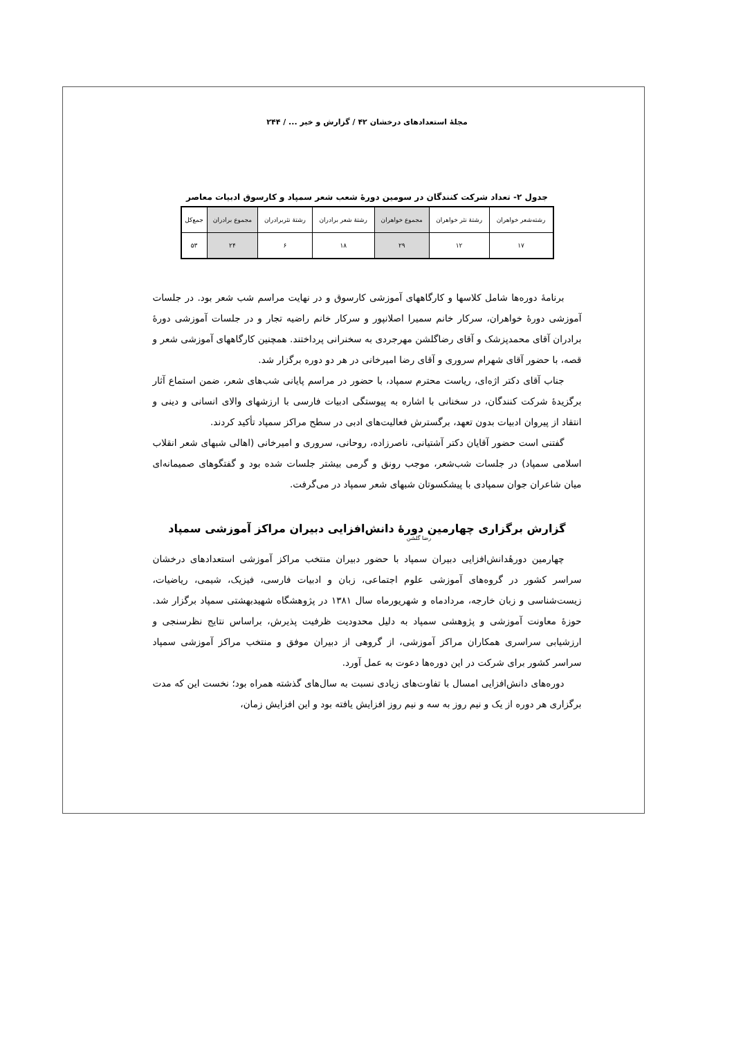مجلهٔ استعدادهای درخشان ۴۲ / گزارش و خبر ... / ۲۴۴
جدول ۲- تعداد شرکت کنندگان در سومین دورهٔ شعب شعر سمپاد و کارسوق ادبیات معاصر
| رشته‌شعر خواهران | رشتهٔ نثر خواهران | مجموع خواهران | رشتهٔ شعر برادران | رشتهٔ نثربرادران | مجموع برادران | جمع‌کل |
| --- | --- | --- | --- | --- | --- | --- |
| ۱۷ | ۱۲ | ۲۹ | ۱۸ | ۶ | ۲۴ | ۵۳ |
برنامهٔ دوره‌ها شامل کلاسها و کارگاههای آموزشی کارسوق و در نهایت مراسم شب شعر بود. در جلسات آموزشی دورهٔ خواهران، سرکار خانم سمیرا اصلانپور و سرکار خانم راضیه تجار و در جلسات آموزشی دورهٔ برادران آقای محمدپزشک و آقای رضاگلشن مهرجردی به سخنرانی پرداختند. همچنین کارگاههای آموزشی شعر و قصه، با حضور آقای شهرام سروری و آقای رضا امیرخانی در هر دو دوره برگزار شد.
جناب آقای دکتر اژه‌ای، ریاست محترم سمپاد، با حضور در مراسم پایانی شب‌های شعر، ضمن استماع آثار برگزیدهٔ شرکت کنندگان، در سخنانی با اشاره به پیوستگی ادبیات فارسی با ارزشهای والای انسانی و دینی و انتقاد از پیروان ادبیات بدون تعهد، برگسترش فعالیت‌های ادبی در سطح مراکز سمپاد تأکید کردند.
گفتنی است حضور آقایان دکتر آشتیانی، ناصرزاده، روحانی، سروری و امیرخانی (اهالی شبهای شعر انقلاب اسلامی سمپاد) در جلسات شب‌شعر، موجب رونق و گرمی بیشتر جلسات شده بود و گفتگوهای صمیمانه‌ای میان شاعران جوان سمپادی با پیشکسوتان شبهای شعر سمپاد در می‌گرفت.
گزارش برگزاری چهارمین دورهٔ دانش‌افزایی دبیران مراکز آموزشی سمپاد
رضا گلشن
چهارمین دورهٔدانش‌افزایی دبیران سمپاد با حضور دبیران منتخب مراکز آموزشی استعدادهای درخشان سراسر کشور در گروه‌های آموزشی علوم اجتماعی، زبان و ادبیات فارسی، فیزیک، شیمی، ریاضیات، زیست‌شناسی و زبان خارجه، مردادماه و شهریورماه سال ۱۳۸۱ در پژوهشگاه شهیدبهشتی سمپاد برگزار شد. حوزهٔ معاونت آموزشی و پژوهشی سمپاد به دلیل محدودیت ظرفیت پذیرش، براساس نتایج نظرسنجی و ارزشیابی سراسری همکاران مراکز آموزشی، از گروهی از دبیران موفق و منتخب مراکز آموزشی سمپاد سراسر کشور برای شرکت در این دوره‌ها دعوت به عمل آورد.
دوره‌های دانش‌افزایی امسال با تفاوت‌های زیادی نسبت به سال‌های گذشته همراه بود؛ نخست این که مدت برگزاری هر دوره از یک و نیم روز به سه و نیم روز افزایش یافته بود و این افزایش زمان،